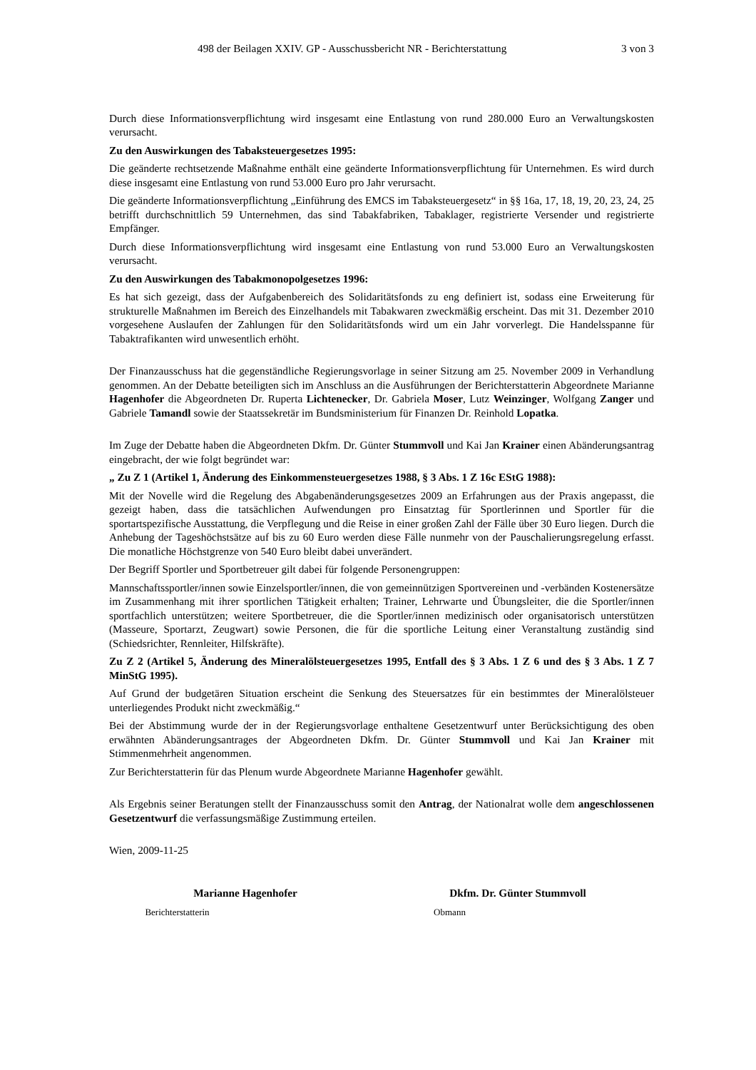498 der Beilagen XXIV. GP - Ausschussbericht NR - Berichterstattung 3 von 3
Durch diese Informationsverpflichtung wird insgesamt eine Entlastung von rund 280.000 Euro an Verwaltungskosten verursacht.
Zu den Auswirkungen des Tabaksteuergesetzes 1995:
Die geänderte rechtsetzende Maßnahme enthält eine geänderte Informationsverpflichtung für Unternehmen. Es wird durch diese insgesamt eine Entlastung von rund 53.000 Euro pro Jahr verursacht.
Die geänderte Informationsverpflichtung „Einführung des EMCS im Tabaksteuergesetz“ in §§ 16a, 17, 18, 19, 20, 23, 24, 25 betrifft durchschnittlich 59 Unternehmen, das sind Tabakfabriken, Tabaklager, registrierte Versender und registrierte Empfänger.
Durch diese Informationsverpflichtung wird insgesamt eine Entlastung von rund 53.000 Euro an Verwaltungskosten verursacht.
Zu den Auswirkungen des Tabakmonopolgesetzes 1996:
Es hat sich gezeigt, dass der Aufgabenbereich des Solidaritätsfonds zu eng definiert ist, sodass eine Erweiterung für strukturelle Maßnahmen im Bereich des Einzelhandels mit Tabakwaren zweckmäßig erscheint. Das mit 31. Dezember 2010 vorgesehene Auslaufen der Zahlungen für den Solidaritätsfonds wird um ein Jahr vorverlegt. Die Handelsspanne für Tabaktrafikanten wird unwesentlich erhöht.
Der Finanzausschuss hat die gegenständliche Regierungsvorlage in seiner Sitzung am 25. November 2009 in Verhandlung genommen. An der Debatte beteiligten sich im Anschluss an die Ausführungen der Berichterstatterin Abgeordnete Marianne Hagenhofer die Abgeordneten Dr. Ruperta Lichtenecker, Dr. Gabriela Moser, Lutz Weinzinger, Wolfgang Zanger und Gabriele Tamandl sowie der Staatssekretär im Bundsministerium für Finanzen Dr. Reinhold Lopatka.
Im Zuge der Debatte haben die Abgeordneten Dkfm. Dr. Günter Stummvoll und Kai Jan Krainer einen Abänderungsantrag eingebracht, der wie folgt begründet war:
„ Zu Z 1 (Artikel 1, Änderung des Einkommensteuergesetzes 1988, § 3 Abs. 1 Z 16c EStG 1988):
Mit der Novelle wird die Regelung des Abgabenänderungsgesetzes 2009 an Erfahrungen aus der Praxis angepasst, die gezeigt haben, dass die tatsächlichen Aufwendungen pro Einsatztag für Sportlerinnen und Sportler für die sportartspezifische Ausstattung, die Verpflegung und die Reise in einer großen Zahl der Fälle über 30 Euro liegen. Durch die Anhebung der Tageshöchstsätze auf bis zu 60 Euro werden diese Fälle nunmehr von der Pauschalierungsregelung erfasst. Die monatliche Höchstgrenze von 540 Euro bleibt dabei unverändert.
Der Begriff Sportler und Sportbetreuer gilt dabei für folgende Personengruppen:
Mannschaftssportler/innen sowie Einzelsportler/innen, die von gemeinnützigen Sportvereinen und -verbänden Kostenersätze im Zusammenhang mit ihrer sportlichen Tätigkeit erhalten; Trainer, Lehrwarte und Übungsleiter, die die Sportler/innen sportfachlich unterstützen; weitere Sportbetreuer, die die Sportler/innen medizinisch oder organisatorisch unterstützen (Masseure, Sportarzt, Zeugwart) sowie Personen, die für die sportliche Leitung einer Veranstaltung zuständig sind (Schiedsrichter, Rennleiter, Hilfskräfte).
Zu Z 2 (Artikel 5, Änderung des Mineralölsteuergesetzes 1995, Entfall des § 3 Abs. 1 Z 6 und des § 3 Abs. 1 Z 7 MinStG 1995).
Auf Grund der budgetären Situation erscheint die Senkung des Steuersatzes für ein bestimmtes der Mineralölsteuer unterliegendes Produkt nicht zweckmäßig.“
Bei der Abstimmung wurde der in der Regierungsvorlage enthaltene Gesetzentwurf unter Berücksichtigung des oben erwähnten Abänderungsantrages der Abgeordneten Dkfm. Dr. Günter Stummvoll und Kai Jan Krainer mit Stimmenmehrheit angenommen.
Zur Berichterstatterin für das Plenum wurde Abgeordnete Marianne Hagenhofer gewählt.
Als Ergebnis seiner Beratungen stellt der Finanzausschuss somit den Antrag, der Nationalrat wolle dem angeschlossenen Gesetzentwurf die verfassungsmäßige Zustimmung erteilen.
Wien, 2009-11-25
Marianne Hagenhofer
Berichterstatterin
Dkfm. Dr. Günter Stummvoll
Obmann